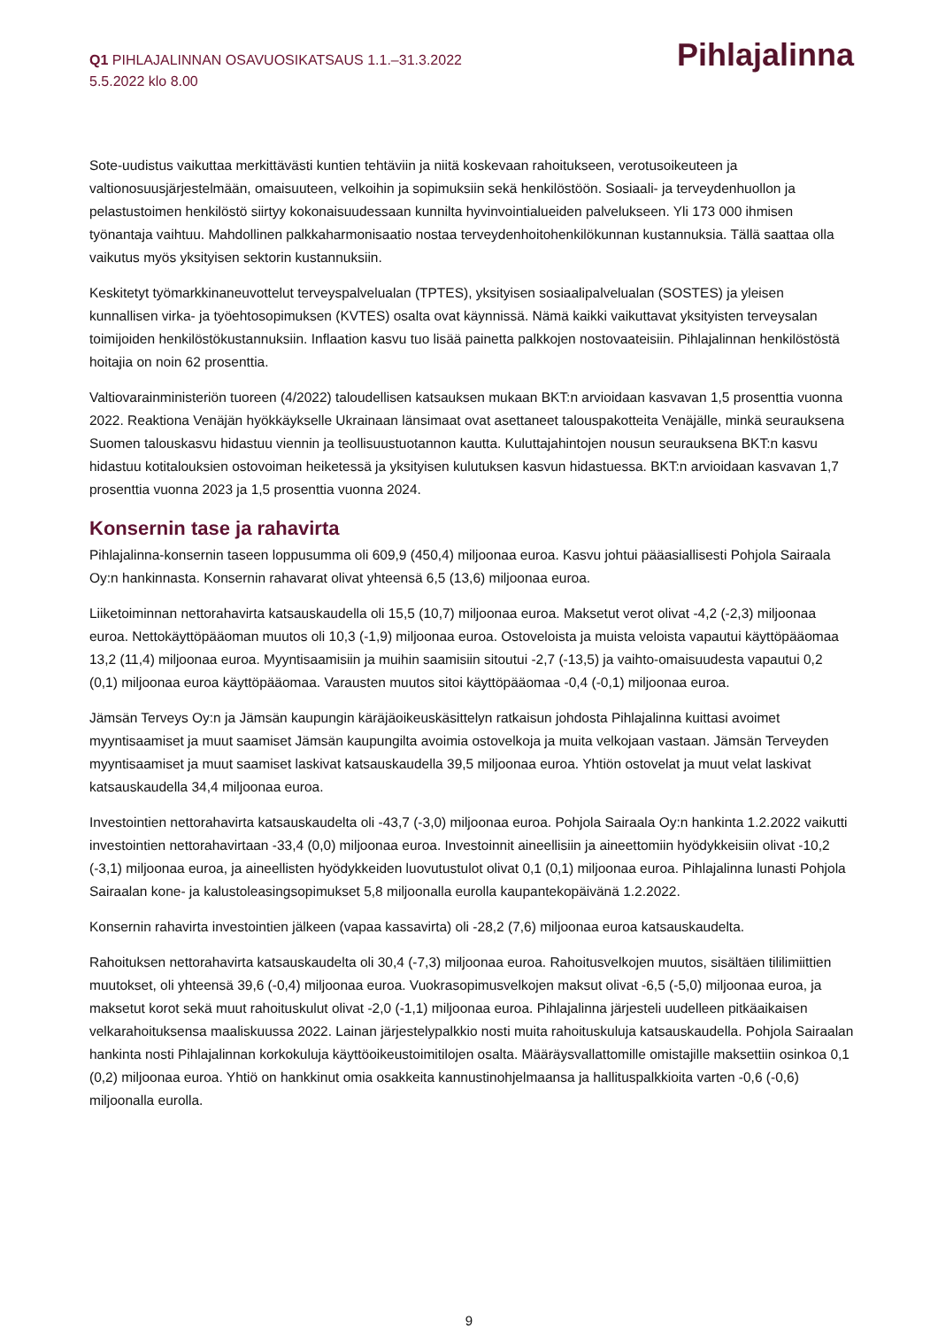Q1 PIHLAJALINNAN OSAVUOSIKATSAUS 1.1.–31.3.2022
5.5.2022 klo 8.00
Pihlajalinna
Sote-uudistus vaikuttaa merkittävästi kuntien tehtäviin ja niitä koskevaan rahoitukseen, verotusoikeuteen ja valtionosuusjärjestelmään, omaisuuteen, velkoihin ja sopimuksiin sekä henkilöstöön. Sosiaali- ja terveydenhuollon ja pelastustoimen henkilöstö siirtyy kokonaisuudessaan kunnilta hyvinvointialueiden palvelukseen. Yli 173 000 ihmisen työnantaja vaihtuu. Mahdollinen palkkaharmonisaatio nostaa terveydenhoitohenkilökunnan kustannuksia. Tällä saattaa olla vaikutus myös yksityisen sektorin kustannuksiin.
Keskitetyt työmarkkinaneuvottelut terveyspalvelualan (TPTES), yksityisen sosiaalipalvelualan (SOSTES) ja yleisen kunnallisen virka- ja työehtosopimuksen (KVTES) osalta ovat käynnissä. Nämä kaikki vaikuttavat yksityisten terveysalan toimijoiden henkilöstökustannuksiin. Inflaation kasvu tuo lisää painetta palkkojen nostovaateisiin. Pihlajalinnan henkilöstöstä hoitajia on noin 62 prosenttia.
Valtiovarainministeriön tuoreen (4/2022) taloudellisen katsauksen mukaan BKT:n arvioidaan kasvavan 1,5 prosenttia vuonna 2022. Reaktiona Venäjän hyökkäykselle Ukrainaan länsimaat ovat asettaneet talouspakotteita Venäjälle, minkä seurauksena Suomen talouskasvu hidastuu viennin ja teollisuustuotannon kautta. Kuluttajahintojen nousun seurauksena BKT:n kasvu hidastuu kotitalouksien ostovoiman heiketessä ja yksityisen kulutuksen kasvun hidastuessa. BKT:n arvioidaan kasvavan 1,7 prosenttia vuonna 2023 ja 1,5 prosenttia vuonna 2024.
Konsernin tase ja rahavirta
Pihlajalinna-konsernin taseen loppusumma oli 609,9 (450,4) miljoonaa euroa. Kasvu johtui pääasiallisesti Pohjola Sairaala Oy:n hankinnasta. Konsernin rahavarat olivat yhteensä 6,5 (13,6) miljoonaa euroa.
Liiketoiminnan nettorahavirta katsauskaudella oli 15,5 (10,7) miljoonaa euroa. Maksetut verot olivat -4,2 (-2,3) miljoonaa euroa. Nettokäyttöpääoman muutos oli 10,3 (-1,9) miljoonaa euroa. Ostoveloista ja muista veloista vapautui käyttöpääomaa 13,2 (11,4) miljoonaa euroa. Myyntisaamisiin ja muihin saamisiin sitoutui -2,7 (-13,5) ja vaihto-omaisuudesta vapautui 0,2 (0,1) miljoonaa euroa käyttöpääomaa. Varausten muutos sitoi käyttöpääomaa -0,4 (-0,1) miljoonaa euroa.
Jämsän Terveys Oy:n ja Jämsän kaupungin käräjäoikeuskäsittelyn ratkaisun johdosta Pihlajalinna kuittasi avoimet myyntisaamiset ja muut saamiset Jämsän kaupungilta avoimia ostovelkoja ja muita velkojaan vastaan. Jämsän Terveyden myyntisaamiset ja muut saamiset laskivat katsauskaudella 39,5 miljoonaa euroa. Yhtiön ostovelat ja muut velat laskivat katsauskaudella 34,4 miljoonaa euroa.
Investointien nettorahavirta katsauskaudelta oli -43,7 (-3,0) miljoonaa euroa. Pohjola Sairaala Oy:n hankinta 1.2.2022 vaikutti investointien nettorahavirtaan -33,4 (0,0) miljoonaa euroa. Investoinnit aineellisiin ja aineettomiin hyödykkeisiin olivat -10,2 (-3,1) miljoonaa euroa, ja aineellisten hyödykkeiden luovutustulot olivat 0,1 (0,1) miljoonaa euroa. Pihlajalinna lunasti Pohjola Sairaalan kone- ja kalustoleasingsopimukset 5,8 miljoonalla eurolla kaupantekopäivänä 1.2.2022.
Konsernin rahavirta investointien jälkeen (vapaa kassavirta) oli -28,2 (7,6) miljoonaa euroa katsauskaudelta.
Rahoituksen nettorahavirta katsauskaudelta oli 30,4 (-7,3) miljoonaa euroa. Rahoitusvelkojen muutos, sisältäen tililimiittien muutokset, oli yhteensä 39,6 (-0,4) miljoonaa euroa. Vuokrasopimusvelkojen maksut olivat -6,5 (-5,0) miljoonaa euroa, ja maksetut korot sekä muut rahoituskulut olivat -2,0 (-1,1) miljoonaa euroa. Pihlajalinna järjesteli uudelleen pitkäaikaisen velkarahoituksensa maaliskuussa 2022. Lainan järjestelypalkkio nosti muita rahoituskuluja katsauskaudella. Pohjola Sairaalan hankinta nosti Pihlajalinnan korkokuluja käyttöoikeustoimitilojen osalta. Määräysvallattomille omistajille maksettiin osinkoa 0,1 (0,2) miljoonaa euroa. Yhtiö on hankkinut omia osakkeita kannustinohjelmaansa ja hallituspalkkioita varten -0,6 (-0,6) miljoonalla eurolla.
9